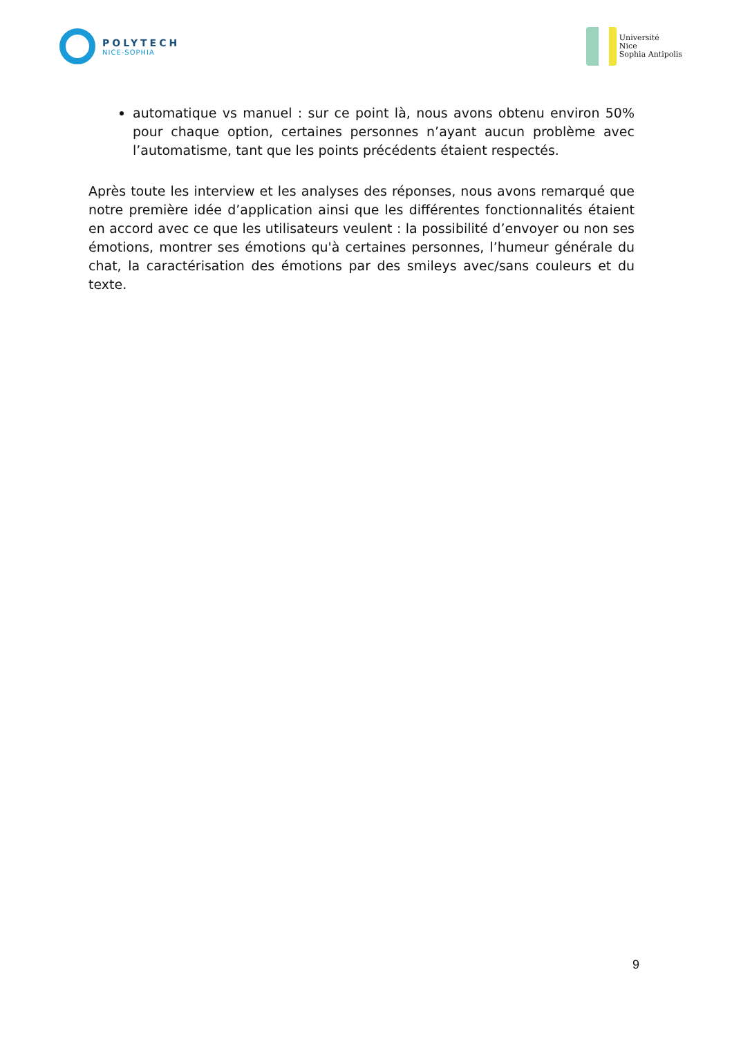POLYTECH
NICE-SOPHIA
Université
Nice
Sophia Antipolis
automatique vs manuel : sur ce point là, nous avons obtenu environ 50% pour chaque option, certaines personnes n’ayant aucun problème avec l’automatisme, tant que les points précédents étaient respectés.
Après toute les interview et les analyses des réponses, nous avons remarqué que notre première idée d’application ainsi que les différentes fonctionnalités étaient en accord avec ce que les utilisateurs veulent : la possibilité d’envoyer ou non ses émotions, montrer ses émotions qu'à certaines personnes, l’humeur générale du chat, la caractérisation des émotions par des smileys avec/sans couleurs et du texte.
9